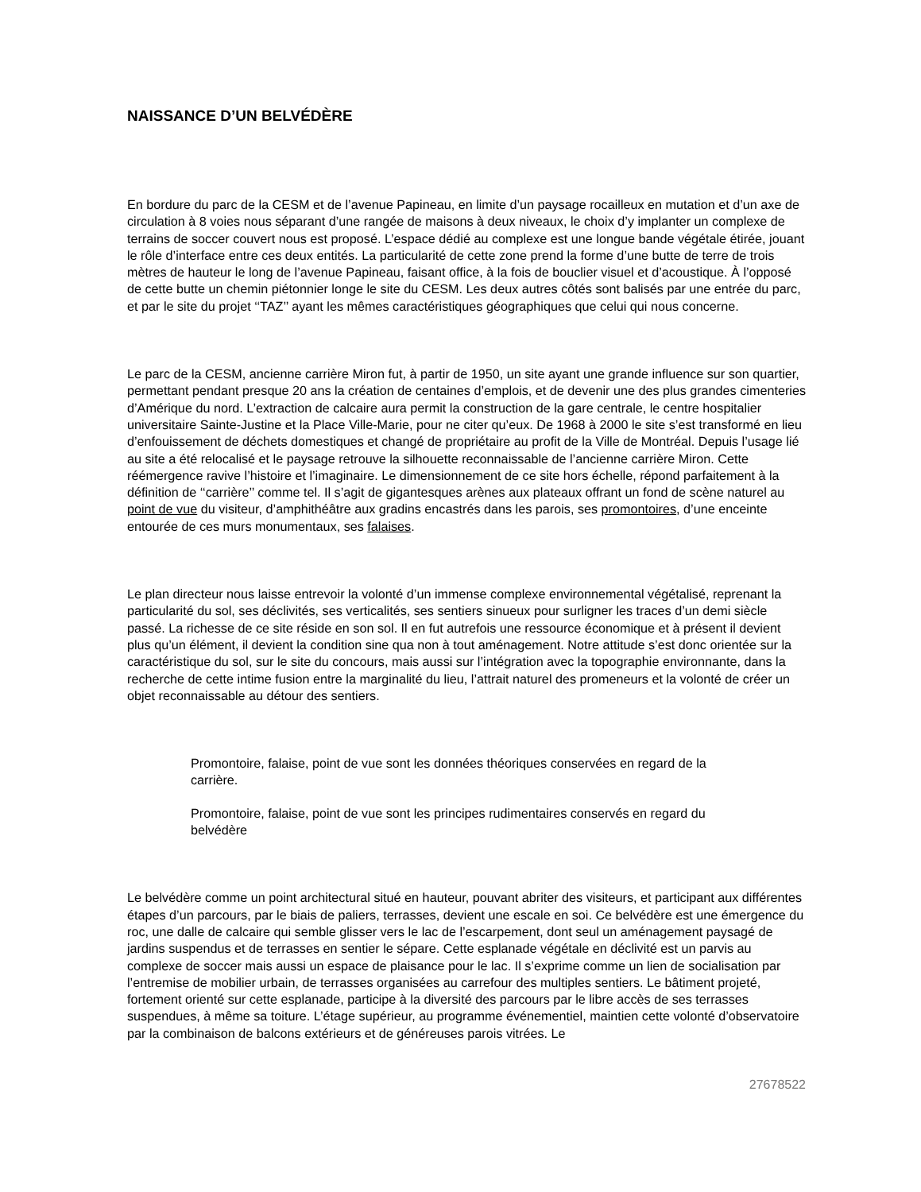NAISSANCE D’UN BELVÉDÈRE
En bordure du parc de la CESM et de l’avenue Papineau, en limite d’un paysage rocailleux en mutation et d’un axe de circulation à 8 voies nous séparant d’une rangée de maisons à deux niveaux, le choix d’y implanter un complexe de terrains de soccer couvert nous est proposé. L’espace dédié au complexe est une longue bande végétale étirée, jouant le rôle d’interface entre ces deux entités. La particularité de cette zone prend la forme d’une butte de terre de trois mètres de hauteur le long de l’avenue Papineau, faisant office, à la fois de bouclier visuel et d’acoustique. À l’opposé de cette butte un chemin piétonnier longe le site du CESM. Les deux autres côtés sont balisés par une entrée du parc, et par le site du projet ‘‘TAZ’’ ayant les mêmes caractéristiques géographiques que celui qui nous concerne.
Le parc de la CESM, ancienne carrière Miron fut, à partir de 1950, un site ayant une grande influence sur son quartier, permettant pendant presque 20 ans la création de centaines d’emplois, et de devenir une des plus grandes cimenteries d’Amérique du nord. L’extraction de calcaire aura permit la construction de la gare centrale, le centre hospitalier universitaire Sainte-Justine et la Place Ville-Marie, pour ne citer qu’eux. De 1968 à 2000 le site s’est transformé en lieu d’enfouissement de déchets domestiques et changé de propriétaire au profit de la Ville de Montréal. Depuis l’usage lié au site a été relocalisé et le paysage retrouve la silhouette reconnaissable de l’ancienne carrière Miron. Cette réémergence ravive l’histoire et l’imaginaire. Le dimensionnement de ce site hors échelle, répond parfaitement à la définition de ‘‘carrière’’ comme tel. Il s’agit de gigantesques arènes aux plateaux offrant un fond de scène naturel au point de vue du visiteur, d’amphithéâtre aux gradins encastrés dans les parois, ses promontoires, d’une enceinte entourée de ces murs monumentaux, ses falaises.
Le plan directeur nous laisse entrevoir la volonté d’un immense complexe environnemental végétalisé, reprenant la particularité du sol, ses déclivités, ses verticalités, ses sentiers sinueux pour surligner les traces d’un demi siècle passé. La richesse de ce site réside en son sol. Il en fut autrefois une ressource économique et à présent il devient plus qu’un élément, il devient la condition sine qua non à tout aménagement. Notre attitude s’est donc orientée sur la caractéristique du sol, sur le site du concours, mais aussi sur l’intégration avec la topographie environnante, dans la recherche de cette intime fusion entre la marginalité du lieu, l’attrait naturel des promeneurs et la volonté de créer un objet reconnaissable au détour des sentiers.
Promontoire, falaise, point de vue sont les données théoriques conservées en regard de la carrière.
Promontoire, falaise, point de vue sont les principes rudimentaires conservés en regard du belvédère
Le belvédère comme un point architectural situé en hauteur, pouvant abriter des visiteurs, et participant aux différentes étapes d’un parcours, par le biais de paliers, terrasses, devient une escale en soi. Ce belvédère est une émergence du roc, une dalle de calcaire qui semble glisser vers le lac de l’escarpement, dont seul un aménagement paysagé de jardins suspendus et de terrasses en sentier le sépare. Cette esplanade végétale en déclivité est un parvis au complexe de soccer mais aussi un espace de plaisance pour le lac. Il s’exprime comme un lien de socialisation par l’entremise de mobilier urbain, de terrasses organisées au carrefour des multiples sentiers. Le bâtiment projeté, fortement orienté sur cette esplanade, participe à la diversité des parcours par le libre accès de ses terrasses suspendues, à même sa toiture. L’étage supérieur, au programme événementiel, maintien cette volonté d’observatoire par la combinaison de balcons extérieurs et de généreuses parois vitrées. Le
27678522